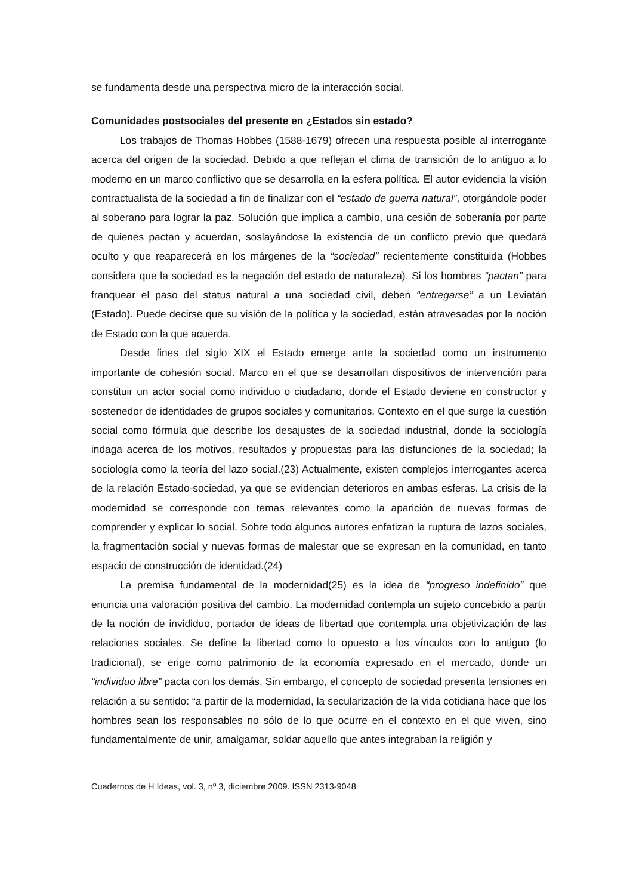se fundamenta desde una perspectiva micro de la interacción social.
Comunidades postsociales del presente en ¿Estados sin estado?
Los trabajos de Thomas Hobbes (1588-1679) ofrecen una respuesta posible al interrogante acerca del origen de la sociedad. Debido a que reflejan el clima de transición de lo antiguo a lo moderno en un marco conflictivo que se desarrolla en la esfera política. El autor evidencia la visión contractualista de la sociedad a fin de finalizar con el “estado de guerra natural”, otorgándole poder al soberano para lograr la paz. Solución que implica a cambio, una cesión de soberanía por parte de quienes pactan y acuerdan, soslayándose la existencia de un conflicto previo que quedará oculto y que reaparecerá en los márgenes de la “sociedad” recientemente constituida (Hobbes considera que la sociedad es la negación del estado de naturaleza). Si los hombres “pactan” para franquear el paso del status natural a una sociedad civil, deben “entregarse” a un Leviatán (Estado). Puede decirse que su visión de la política y la sociedad, están atravesadas por la noción de Estado con la que acuerda.
Desde fines del siglo XIX el Estado emerge ante la sociedad como un instrumento importante de cohesión social. Marco en el que se desarrollan dispositivos de intervención para constituir un actor social como individuo o ciudadano, donde el Estado deviene en constructor y sostenedor de identidades de grupos sociales y comunitarios. Contexto en el que surge la cuestión social como fórmula que describe los desajustes de la sociedad industrial, donde la sociología indaga acerca de los motivos, resultados y propuestas para las disfunciones de la sociedad; la sociología como la teoría del lazo social.(23) Actualmente, existen complejos interrogantes acerca de la relación Estado-sociedad, ya que se evidencian deterioros en ambas esferas. La crisis de la modernidad se corresponde con temas relevantes como la aparición de nuevas formas de comprender y explicar lo social. Sobre todo algunos autores enfatizan la ruptura de lazos sociales, la fragmentación social y nuevas formas de malestar que se expresan en la comunidad, en tanto espacio de construcción de identidad.(24)
La premisa fundamental de la modernidad(25) es la idea de “progreso indefinido” que enuncia una valoración positiva del cambio. La modernidad contempla un sujeto concebido a partir de la noción de invididuo, portador de ideas de libertad que contempla una objetivización de las relaciones sociales. Se define la libertad como lo opuesto a los vínculos con lo antiguo (lo tradicional), se erige como patrimonio de la economía expresado en el mercado, donde un “individuo libre” pacta con los demás. Sin embargo, el concepto de sociedad presenta tensiones en relación a su sentido: “a partir de la modernidad, la secularización de la vida cotidiana hace que los hombres sean los responsables no sólo de lo que ocurre en el contexto en el que viven, sino fundamentalmente de unir, amalgamar, soldar aquello que antes integraban la religión y
Cuadernos de H Ideas, vol. 3, nº 3, diciembre 2009. ISSN 2313-9048